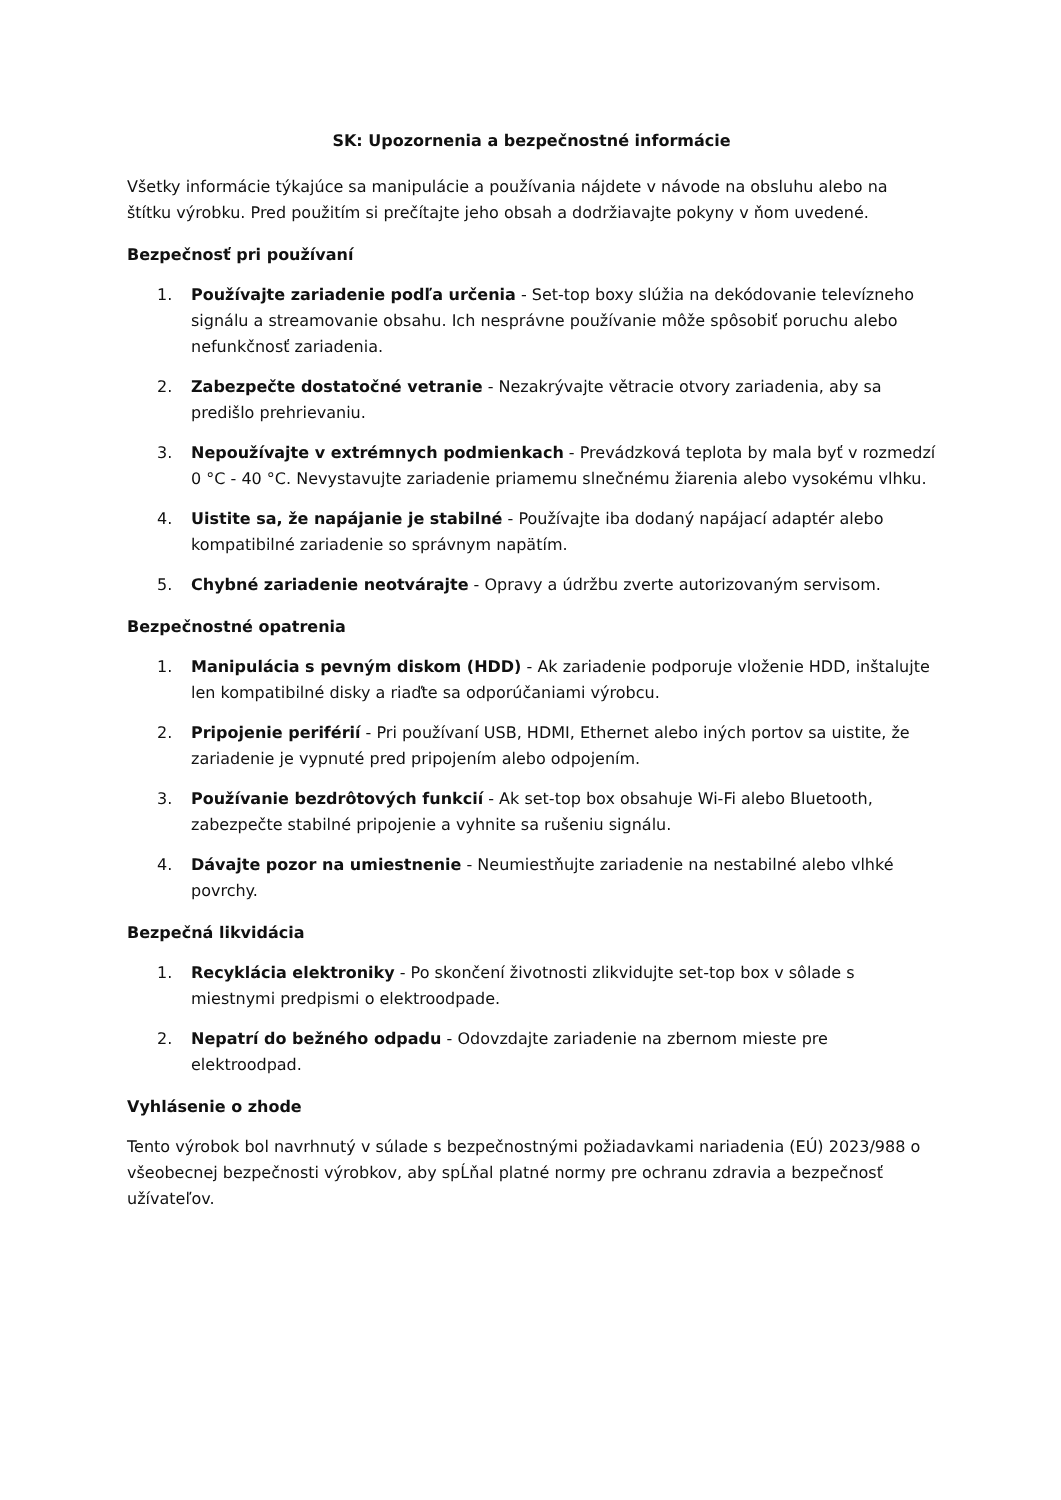SK: Upozornenia a bezpečnostné informácie
Všetky informácie týkajúce sa manipulácie a používania nájdete v návode na obsluhu alebo na štítku výrobku. Pred použitím si prečítajte jeho obsah a dodržiavajte pokyny v ňom uvedené.
Bezpečnosť pri používaní
1. Používajte zariadenie podľa určenia - Set-top boxy slúžia na dekódovanie televízneho signálu a streamovanie obsahu. Ich nesprávne používanie môže spôsobiť poruchu alebo nefunkčnosť zariadenia.
2. Zabezpečte dostatočné vetranie - Nezakrývajte větracie otvory zariadenia, aby sa predišlo prehrievaniu.
3. Nepoužívajte v extrémnych podmienkach - Prevádzková teplota by mala byť v rozmedzí 0 °C - 40 °C. Nevystavujte zariadenie priamemu slnečnému žiarenia alebo vysokému vlhku.
4. Uistite sa, že napájanie je stabilné - Používajte iba dodaný napájací adaptér alebo kompatibilné zariadenie so správnym napätím.
5. Chybné zariadenie neotvárajte - Opravy a údržbu zverte autorizovaným servisom.
Bezpečnostné opatrenia
1. Manipulácia s pevným diskom (HDD) - Ak zariadenie podporuje vloženie HDD, inštalujte len kompatibilné disky a riaďte sa odporúčaniami výrobcu.
2. Pripojenie periférií - Pri používaní USB, HDMI, Ethernet alebo iných portov sa uistite, že zariadenie je vypnuté pred pripojením alebo odpojením.
3. Používanie bezdrôtových funkcií - Ak set-top box obsahuje Wi-Fi alebo Bluetooth, zabezpečte stabilné pripojenie a vyhnite sa rušeniu signálu.
4. Dávajte pozor na umiestnenie - Neumiestňujte zariadenie na nestabilné alebo vlhké povrchy.
Bezpečná likvidácia
1. Recyklácia elektroniky - Po skončení životnosti zlikvidujte set-top box v sôlade s miestnymi predpismi o elektroodpade.
2. Nepatrí do bežného odpadu - Odovzdajte zariadenie na zbernom mieste pre elektroodpad.
Vyhlásenie o zhode
Tento výrobok bol navrhnutý v súlade s bezpečnostnými požiadavkami nariadenia (EÚ) 2023/988 o všeobecnej bezpečnosti výrobkov, aby spĹňal platné normy pre ochranu zdravia a bezpečnosť užívateľov.